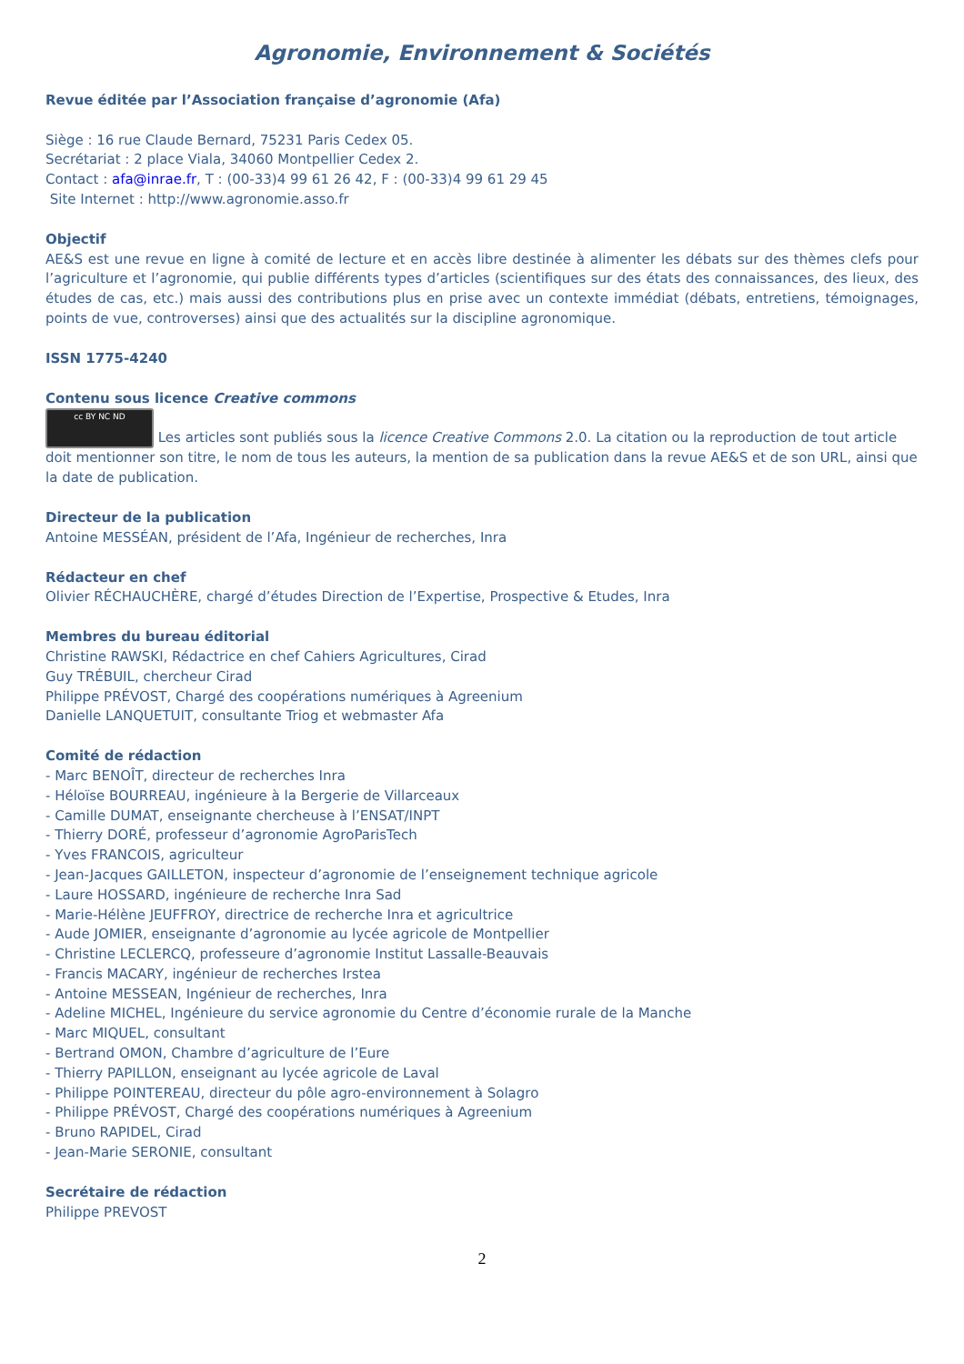Agronomie, Environnement & Sociétés
Revue éditée par l’Association française d’agronomie (Afa)
Siège : 16 rue Claude Bernard, 75231 Paris Cedex 05.
Secrétariat : 2 place Viala, 34060 Montpellier Cedex 2.
Contact : afa@inrae.fr, T : (00-33)4 99 61 26 42, F : (00-33)4 99 61 29 45
Site Internet : http://www.agronomie.asso.fr
Objectif
AE&S est une revue en ligne à comité de lecture et en accès libre destinée à alimenter les débats sur des thèmes clefs pour l’agriculture et l’agronomie, qui publie différents types d’articles (scientifiques sur des états des connaissances, des lieux, des études de cas, etc.) mais aussi des contributions plus en prise avec un contexte immédiat (débats, entretiens, témoignages, points de vue, controverses) ainsi que des actualités sur la discipline agronomique.
ISSN 1775-4240
Contenu sous licence Creative commons
cc BY NC ND Les articles sont publiés sous la licence Creative Commons 2.0. La citation ou la reproduction de tout article doit mentionner son titre, le nom de tous les auteurs, la mention de sa publication dans la revue AE&S et de son URL, ainsi que la date de publication.
Directeur de la publication
Antoine MESSÉAN, président de l’Afa, Ingénieur de recherches, Inra
Rédacteur en chef
Olivier RÉCHAUCHÈRE, chargé d’études Direction de l’Expertise, Prospective & Etudes, Inra
Membres du bureau éditorial
Christine RAWSKI, Rédactrice en chef Cahiers Agricultures, Cirad
Guy TRÉBUIL, chercheur Cirad
Philippe PRÉVOST, Chargé des coopérations numériques à Agreenium
Danielle LANQUETUIT, consultante Triog et webmaster Afa
Comité de rédaction
- Marc BENOÎT, directeur de recherches Inra
- Héloïse BOURREAU, ingénieure à la Bergerie de Villarceaux
- Camille DUMAT, enseignante chercheuse à l’ENSAT/INPT
- Thierry DORÉ, professeur d’agronomie AgroParisTech
- Yves FRANCOIS, agriculteur
- Jean-Jacques GAILLETON, inspecteur d’agronomie de l’enseignement technique agricole
- Laure HOSSARD, ingénieure de recherche Inra Sad
- Marie-Hélène JEUFFROY, directrice de recherche Inra et agricultrice
- Aude JOMIER, enseignante d’agronomie au lycée agricole de Montpellier
- Christine LECLERCQ, professeure d’agronomie Institut Lassalle-Beauvais
- Francis MACARY, ingénieur de recherches Irstea
- Antoine MESSEAN, Ingénieur de recherches, Inra
- Adeline MICHEL, Ingénieure du service agronomie du Centre d’économie rurale de la Manche
- Marc MIQUEL, consultant
- Bertrand OMON, Chambre d’agriculture de l’Eure
- Thierry PAPILLON, enseignant au lycée agricole de Laval
- Philippe POINTEREAU, directeur du pôle agro-environnement à Solagro
- Philippe PRÉVOST, Chargé des coopérations numériques à Agreenium
- Bruno RAPIDEL, Cirad
- Jean-Marie SERONIE, consultant
Secrétaire de rédaction
Philippe PREVOST
2